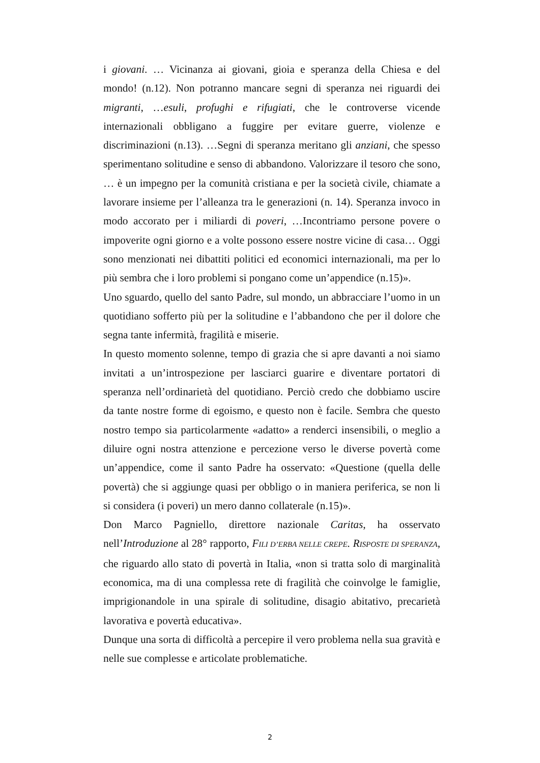i giovani. … Vicinanza ai giovani, gioia e speranza della Chiesa e del mondo! (n.12). Non potranno mancare segni di speranza nei riguardi dei migranti, …esuli, profughi e rifugiati, che le controverse vicende internazionali obbligano a fuggire per evitare guerre, violenze e discriminazioni (n.13). …Segni di speranza meritano gli anziani, che spesso sperimentano solitudine e senso di abbandono. Valorizzare il tesoro che sono, … è un impegno per la comunità cristiana e per la società civile, chiamate a lavorare insieme per l’alleanza tra le generazioni (n. 14). Speranza invoco in modo accorato per i miliardi di poveri, …Incontriamo persone povere o impoverite ogni giorno e a volte possono essere nostre vicine di casa… Oggi sono menzionati nei dibattiti politici ed economici internazionali, ma per lo più sembra che i loro problemi si pongano come un’appendice (n.15)».
Uno sguardo, quello del santo Padre, sul mondo, un abbracciare l’uomo in un quotidiano sofferto più per la solitudine e l’abbandono che per il dolore che segna tante infermità, fragilità e miserie.
In questo momento solenne, tempo di grazia che si apre davanti a noi siamo invitati a un’introspezione per lasciarci guarire e diventare portatori di speranza nell’ordinarietà del quotidiano. Perciò credo che dobbiamo uscire da tante nostre forme di egoismo, e questo non è facile. Sembra che questo nostro tempo sia particolarmente «adatto» a renderci insensibili, o meglio a diluire ogni nostra attenzione e percezione verso le diverse povertà come un’appendice, come il santo Padre ha osservato: «Questione (quella delle povertà) che si aggiunge quasi per obbligo o in maniera periferica, se non li si considera (i poveri) un mero danno collaterale (n.15)».
Don Marco Pagniello, direttore nazionale Caritas, ha osservato nell’Introduzione al 28° rapporto, FILI D’ERBA NELLE CREPE. RISPOSTE DI SPERANZA, che riguardo allo stato di povertà in Italia, «non si tratta solo di marginalità economica, ma di una complessa rete di fragilità che coinvolge le famiglie, imprigionandole in una spirale di solitudine, disagio abitativo, precarietà lavorativa e povertà educativa».
Dunque una sorta di difficoltà a percepire il vero problema nella sua gravità e nelle sue complesse e articolate problematiche.
2